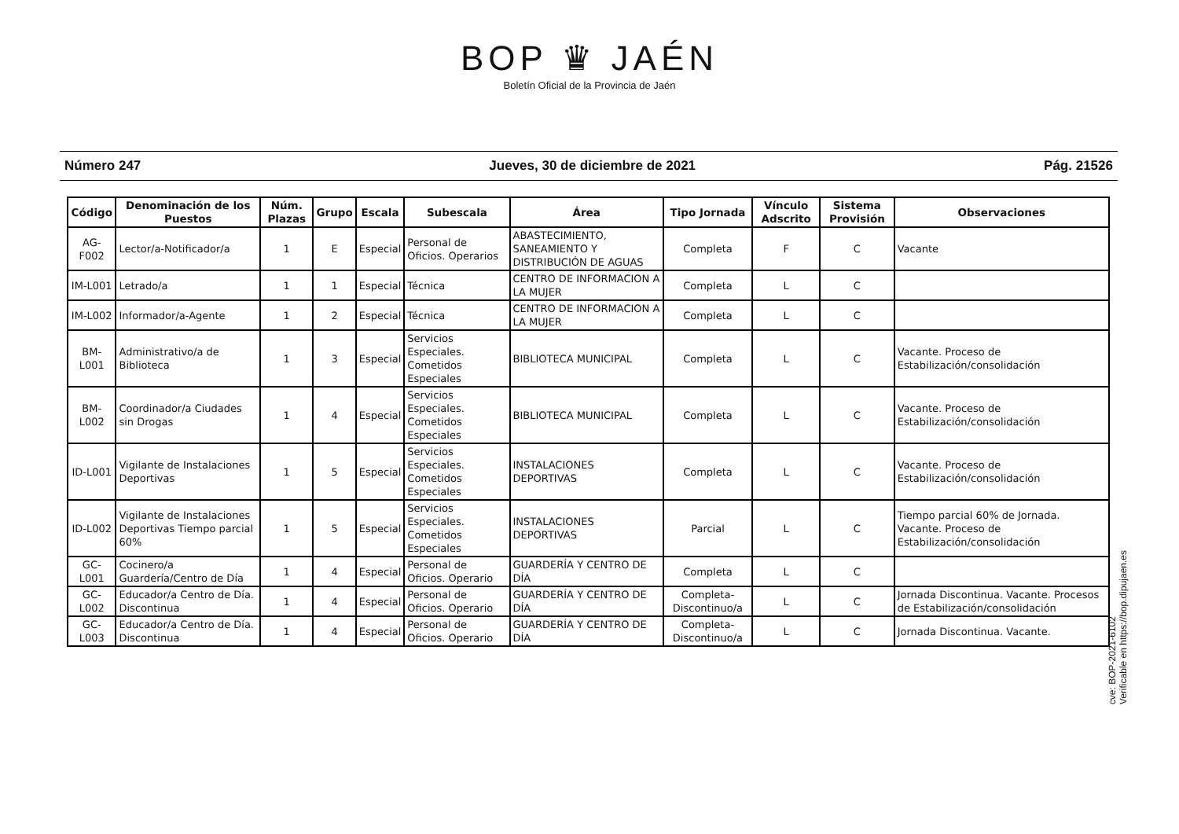BOP ♛ JAÉN
Boletín Oficial de la Provincia de Jaén
Número 247 Jueves, 30 de diciembre de 2021 Pág. 21526
| Código | Denominación de los Puestos | Núm. Plazas | Grupo | Escala | Subescala | Área | Tipo Jornada | Vínculo Adscrito | Sistema Provisión | Observaciones |
| --- | --- | --- | --- | --- | --- | --- | --- | --- | --- | --- |
| AG-F002 | Lector/a-Notificador/a | 1 | E | Especial | Personal de Oficios. Operarios | ABASTECIMIENTO, SANEAMIENTO Y DISTRIBUCIÓN DE AGUAS | Completa | F | C | Vacante |
| IM-L001 | Letrado/a | 1 | 1 | Especial | Técnica | CENTRO DE INFORMACION A LA MUJER | Completa | L | C | |
| IM-L002 | Informador/a-Agente | 1 | 2 | Especial | Técnica | CENTRO DE INFORMACION A LA MUJER | Completa | L | C | |
| BM-L001 | Administrativo/a de Biblioteca | 1 | 3 | Especial | Servicios Especiales. Cometidos Especiales | BIBLIOTECA MUNICIPAL | Completa | L | C | Vacante. Proceso de Estabilización/consolidación |
| BM-L002 | Coordinador/a Ciudades sin Drogas | 1 | 4 | Especial | Servicios Especiales. Cometidos Especiales | BIBLIOTECA MUNICIPAL | Completa | L | C | Vacante. Proceso de Estabilización/consolidación |
| ID-L001 | Vigilante de Instalaciones Deportivas | 1 | 5 | Especial | Servicios Especiales. Cometidos Especiales | INSTALACIONES DEPORTIVAS | Completa | L | C | Vacante. Proceso de Estabilización/consolidación |
| ID-L002 | Vigilante de Instalaciones Deportivas Tiempo parcial 60% | 1 | 5 | Especial | Servicios Especiales. Cometidos Especiales | INSTALACIONES DEPORTIVAS | Parcial | L | C | Tiempo parcial 60% de Jornada. Vacante. Proceso de Estabilización/consolidación |
| GC-L001 | Cocinero/a Guardería/Centro de Día | 1 | 4 | Especial | Personal de Oficios. Operario | GUARDERÍA Y CENTRO DE DÍA | Completa | L | C | |
| GC-L002 | Educador/a Centro de Día. Discontinua | 1 | 4 | Especial | Personal de Oficios. Operario | GUARDERÍA Y CENTRO DE DÍA | Completa-Discontinuo/a | L | C | Jornada Discontinua. Vacante. Procesos de Estabilización/consolidación |
| GC-L003 | Educador/a Centro de Día. Discontinua | 1 | 4 | Especial | Personal de Oficios. Operario | GUARDERÍA Y CENTRO DE DÍA | Completa-Discontinuo/a | L | C | Jornada Discontinua. Vacante. |
cve: BOP-2021-6102
Verificable en https://bop.dipujaen.es